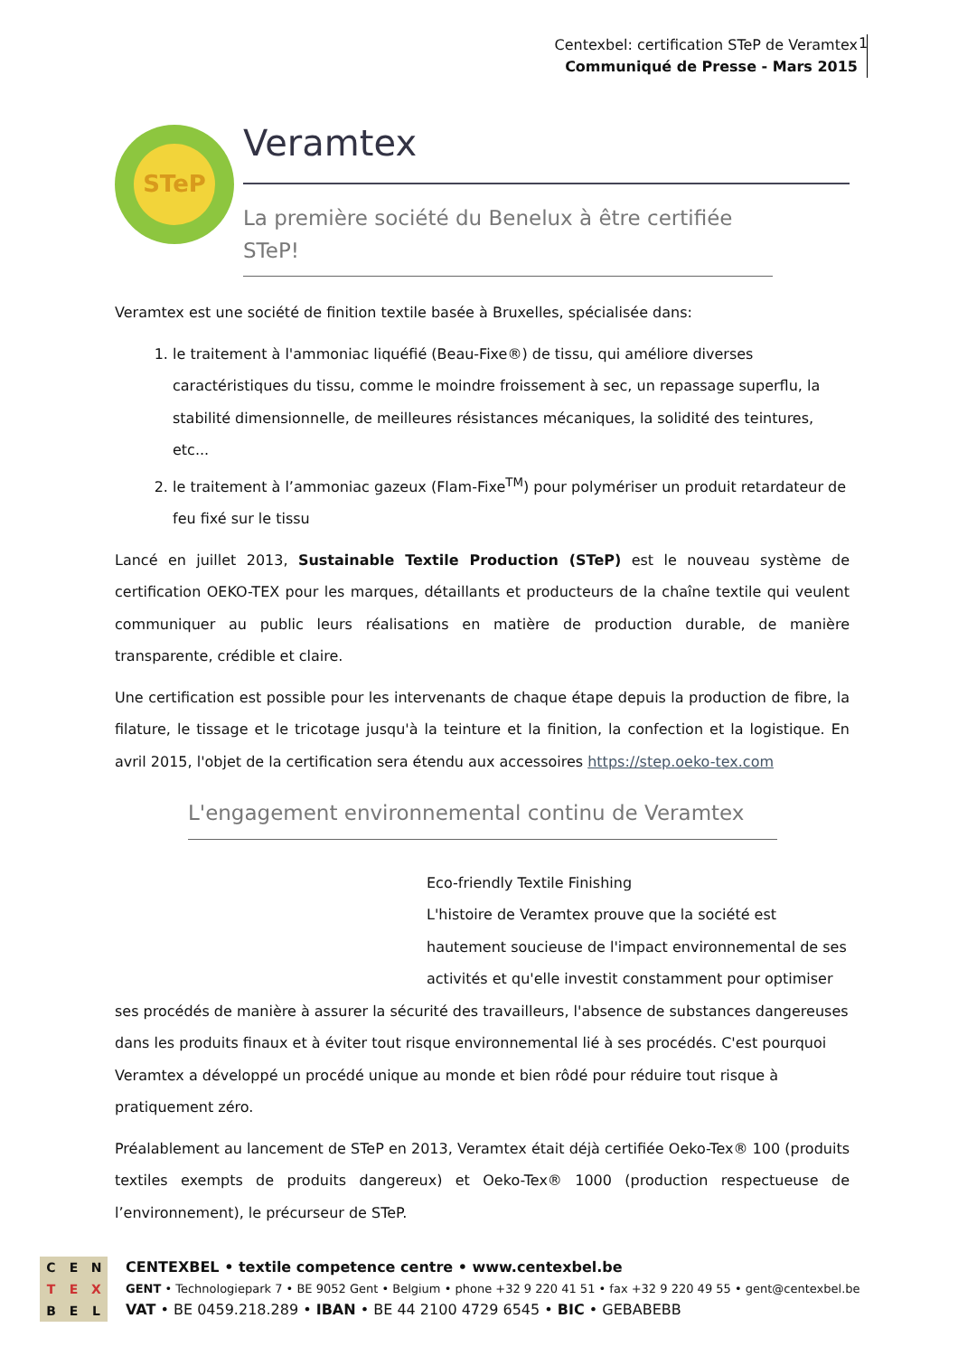Centexbel: certification STeP de Veramtex
Communiqué de Presse - Mars 2015
1
STeP
Veramtex
La première société du Benelux à être certifiée STeP!
Veramtex est une société de finition textile basée à Bruxelles, spécialisée dans:
1. le traitement à l'ammoniac liquéfié (Beau-Fixe®) de tissu, qui améliore diverses caractéristiques du tissu, comme le moindre froissement à sec, un repassage superflu, la stabilité dimensionnelle, de meilleures résistances mécaniques, la solidité des teintures, etc...
2. le traitement à l’ammoniac gazeux (Flam-Fixe<sup>TM</sup>) pour polymériser un produit retardateur de feu fixé sur le tissu
Lancé en juillet 2013, Sustainable Textile Production (STeP) est le nouveau système de certification OEKO-TEX pour les marques, détaillants et producteurs de la chaîne textile qui veulent communiquer au public leurs réalisations en matière de production durable, de manière transparente, crédible et claire.
Une certification est possible pour les intervenants de chaque étape depuis la production de fibre, la filature, le tissage et le tricotage jusqu'à la teinture et la finition, la confection et la logistique. En avril 2015, l'objet de la certification sera étendu aux accessoires https://step.oeko-tex.com
L'engagement environnemental continu de Veramtex
Eco-friendly Textile Finishing
L'histoire de Veramtex prouve que la société est hautement soucieuse de l'impact environnemental de ses activités et qu'elle investit constamment pour optimiser ses procédés de manière à assurer la sécurité des travailleurs, l'absence de substances dangereuses dans les produits finaux et à éviter tout risque environnemental lié à ses procédés. C'est pourquoi Veramtex a développé un procédé unique au monde et bien rôdé pour réduire tout risque à pratiquement zéro.
Préalablement au lancement de STeP en 2013, Veramtex était déjà certifiée Oeko-Tex® 100 (produits textiles exempts de produits dangereux) et Oeko-Tex® 1000 (production respectueuse de l’environnement), le précurseur de STeP.
CENTEXBEL
CENTEXBEL • textile competence centre • www.centexbel.be
GENT • Technologiepark 7 • BE 9052 Gent • Belgium • phone +32 9 220 41 51 • fax +32 9 220 49 55 • gent@centexbel.be
VAT • BE 0459.218.289 • IBAN • BE 44 2100 4729 6545 • BIC • GEBABEBB